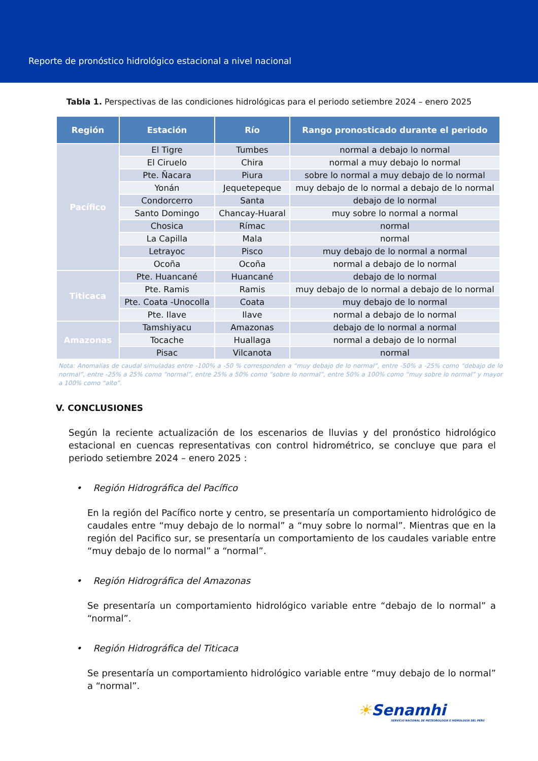Reporte de pronóstico hidrológico estacional a nivel nacional
Tabla 1. Perspectivas de las condiciones hidrológicas para el periodo setiembre 2024 – enero 2025
| Región | Estación | Río | Rango pronosticado durante el periodo |
| --- | --- | --- | --- |
| Pacífico | El Tigre | Tumbes | normal a debajo lo normal |
| | El Ciruelo | Chira | normal a muy debajo lo normal |
| | Pte. Ñacara | Piura | sobre lo normal a muy debajo de lo normal |
| | Yonán | Jequetepeque | muy debajo de lo normal a debajo de lo normal |
| | Condorcerro | Santa | debajo de lo normal |
| | Santo Domingo | Chancay-Huaral | muy sobre lo normal a normal |
| | Chosica | Rímac | normal |
| | La Capilla | Mala | normal |
| | Letrayoc | Pisco | muy debajo de lo normal a normal |
| | Ocoña | Ocoña | normal a debajo de lo normal |
| Titicaca | Pte. Huancané | Huancané | debajo de lo normal |
| | Pte. Ramis | Ramis | muy debajo de lo normal a debajo de lo normal |
| | Pte. Coata -Unocolla | Coata | muy debajo de lo normal |
| | Pte. Ilave | Ilave | normal a debajo de lo normal |
| Amazonas | Tamshiyacu | Amazonas | debajo de lo normal a normal |
| | Tocache | Huallaga | normal a debajo de lo normal |
| | Pisac | Vilcanota | normal |
Nota: Anomalías de caudal simuladas entre -100% a -50 % corresponden a “muy debajo de lo normal”, entre -50% a -25% como “debajo de lo normal”, entre -25% a 25% como “normal”, entre 25% a 50% como “sobre lo normal”, entre 50% a 100% como “muy sobre lo normal” y mayor a 100% como “alto”.
V. CONCLUSIONES
Según la reciente actualización de los escenarios de lluvias y del pronóstico hidrológico estacional en cuencas representativas con control hidrométrico, se concluye que para el periodo setiembre 2024 – enero 2025 :
• Región Hidrográfica del Pacífico
En la región del Pacífico norte y centro, se presentaría un comportamiento hidrológico de caudales entre “muy debajo de lo normal” a “muy sobre lo normal”. Mientras que en la región del Pacifico sur, se presentaría un comportamiento de los caudales variable entre “muy debajo de lo normal” a “normal”.
• Región Hidrográfica del Amazonas
Se presentaría un comportamiento hidrológico variable entre “debajo de lo normal” a “normal”.
• Región Hidrográfica del Titicaca
Se presentaría un comportamiento hidrológico variable entre “muy debajo de lo normal” a “normal”.
☀Senamhi
SERVICIO NACIONAL DE METEOROLOGÍA E HIDROLOGÍA DEL PERÚ